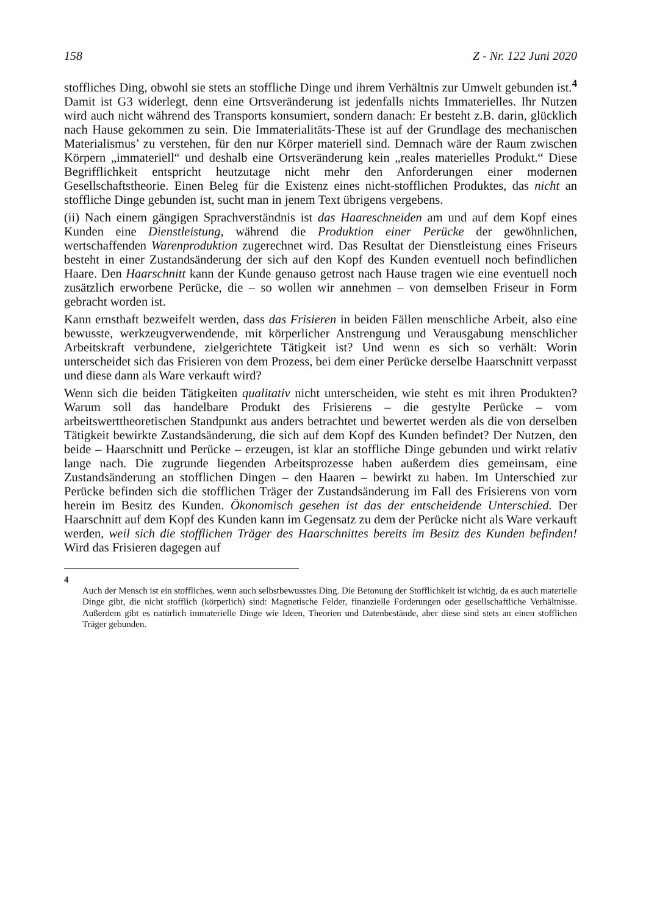158 Z - Nr. 122 Juni 2020
stoffliches Ding, obwohl sie stets an stoffliche Dinge und ihrem Verhältnis zur Umwelt gebunden ist.<sup>4</sup> Damit ist G3 widerlegt, denn eine Ortsveränderung ist jedenfalls nichts Immaterielles. Ihr Nutzen wird auch nicht während des Transports konsumiert, sondern danach: Er besteht z.B. darin, glücklich nach Hause gekommen zu sein. Die Immaterialitäts-These ist auf der Grundlage des mechanischen Materialismus’ zu verstehen, für den nur Körper materiell sind. Demnach wäre der Raum zwischen Körpern „immateriell“ und deshalb eine Ortsveränderung kein „reales materielles Produkt.“ Diese Begrifflichkeit entspricht heutzutage nicht mehr den Anforderungen einer modernen Gesellschaftstheorie. Einen Beleg für die Existenz eines nicht-stofflichen Produktes, das nicht an stoffliche Dinge gebunden ist, sucht man in jenem Text übrigens vergebens.
(ii) Nach einem gängigen Sprachverständnis ist das Haareschneiden am und auf dem Kopf eines Kunden eine Dienstleistung, während die Produktion einer Perücke der gewöhnlichen, wertschaffenden Warenproduktion zugerechnet wird. Das Resultat der Dienstleistung eines Friseurs besteht in einer Zustandsänderung der sich auf den Kopf des Kunden eventuell noch befindlichen Haare. Den Haarschnitt kann der Kunde genauso getrost nach Hause tragen wie eine eventuell noch zusätzlich erworbene Perücke, die – so wollen wir annehmen – von demselben Friseur in Form gebracht worden ist.
Kann ernsthaft bezweifelt werden, dass das Frisieren in beiden Fällen menschliche Arbeit, also eine bewusste, werkzeugverwendende, mit körperlicher Anstrengung und Verausgabung menschlicher Arbeitskraft verbundene, zielgerichtete Tätigkeit ist? Und wenn es sich so verhält: Worin unterscheidet sich das Frisieren von dem Prozess, bei dem einer Perücke derselbe Haarschnitt verpasst und diese dann als Ware verkauft wird?
Wenn sich die beiden Tätigkeiten qualitativ nicht unterscheiden, wie steht es mit ihren Produkten? Warum soll das handelbare Produkt des Frisierens – die gestylte Perücke – vom arbeitswerttheoretischen Standpunkt aus anders betrachtet und bewertet werden als die von derselben Tätigkeit bewirkte Zustandsänderung, die sich auf dem Kopf des Kunden befindet? Der Nutzen, den beide – Haarschnitt und Perücke – erzeugen, ist klar an stoffliche Dinge gebunden und wirkt relativ lange nach. Die zugrunde liegenden Arbeitsprozesse haben außerdem dies gemeinsam, eine Zustandsänderung an stofflichen Dingen – den Haaren – bewirkt zu haben. Im Unterschied zur Perücke befinden sich die stofflichen Träger der Zustandsänderung im Fall des Frisierens von vorn herein im Besitz des Kunden. Ökonomisch gesehen ist das der entscheidende Unterschied. Der Haarschnitt auf dem Kopf des Kunden kann im Gegensatz zu dem der Perücke nicht als Ware verkauft werden, weil sich die stofflichen Träger des Haarschnittes bereits im Besitz des Kunden befinden! Wird das Frisieren dagegen auf
4
Auch der Mensch ist ein stoffliches, wenn auch selbstbewusstes Ding. Die Betonung der Stofflichkeit ist wichtig, da es auch materielle Dinge gibt, die nicht stofflich (körperlich) sind: Magnetische Felder, finanzielle Forderungen oder gesellschaftliche Verhältnisse. Außerdem gibt es natürlich immaterielle Dinge wie Ideen, Theorien und Datenbestände, aber diese sind stets an einen stofflichen Träger gebunden.